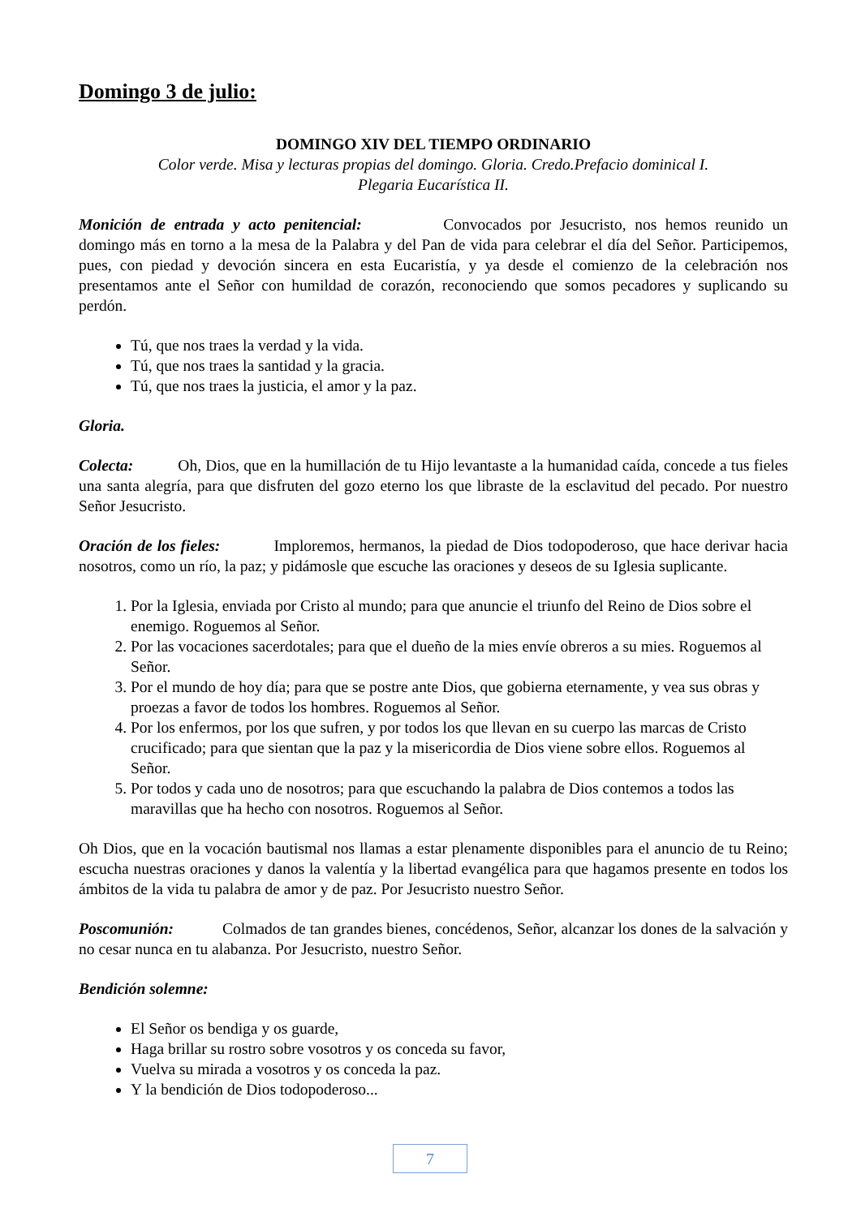Domingo 3 de julio:
DOMINGO XIV DEL TIEMPO ORDINARIO
Color verde. Misa y lecturas propias del domingo. Gloria. Credo.Prefacio dominical I.
Plegaria Eucarística II.
Monición de entrada y acto penitencial: Convocados por Jesucristo, nos hemos reunido un domingo más en torno a la mesa de la Palabra y del Pan de vida para celebrar el día del Señor. Participemos, pues, con piedad y devoción sincera en esta Eucaristía, y ya desde el comienzo de la celebración nos presentamos ante el Señor con humildad de corazón, reconociendo que somos pecadores y suplicando su perdón.
Tú, que nos traes la verdad y la vida.
Tú, que nos traes la santidad y la gracia.
Tú, que nos traes la justicia, el amor y la paz.
Gloria.
Colecta: Oh, Dios, que en la humillación de tu Hijo levantaste a la humanidad caída, concede a tus fieles una santa alegría, para que disfruten del gozo eterno los que libraste de la esclavitud del pecado. Por nuestro Señor Jesucristo.
Oración de los fieles: Imploremos, hermanos, la piedad de Dios todopoderoso, que hace derivar hacia nosotros, como un río, la paz; y pidámosle que escuche las oraciones y deseos de su Iglesia suplicante.
1. Por la Iglesia, enviada por Cristo al mundo; para que anuncie el triunfo del Reino de Dios sobre el enemigo. Roguemos al Señor.
2. Por las vocaciones sacerdotales; para que el dueño de la mies envíe obreros a su mies. Roguemos al Señor.
3. Por el mundo de hoy día; para que se postre ante Dios, que gobierna eternamente, y vea sus obras y proezas a favor de todos los hombres. Roguemos al Señor.
4. Por los enfermos, por los que sufren, y por todos los que llevan en su cuerpo las marcas de Cristo crucificado; para que sientan que la paz y la misericordia de Dios viene sobre ellos. Roguemos al Señor.
5. Por todos y cada uno de nosotros; para que escuchando la palabra de Dios contemos a todos las maravillas que ha hecho con nosotros. Roguemos al Señor.
Oh Dios, que en la vocación bautismal nos llamas a estar plenamente disponibles para el anuncio de tu Reino; escucha nuestras oraciones y danos la valentía y la libertad evangélica para que hagamos presente en todos los ámbitos de la vida tu palabra de amor y de paz. Por Jesucristo nuestro Señor.
Poscomunión: Colmados de tan grandes bienes, concédenos, Señor, alcanzar los dones de la salvación y no cesar nunca en tu alabanza. Por Jesucristo, nuestro Señor.
Bendición solemne:
El Señor os bendiga y os guarde,
Haga brillar su rostro sobre vosotros y os conceda su favor,
Vuelva su mirada a vosotros y os conceda la paz.
Y la bendición de Dios todopoderoso...
7